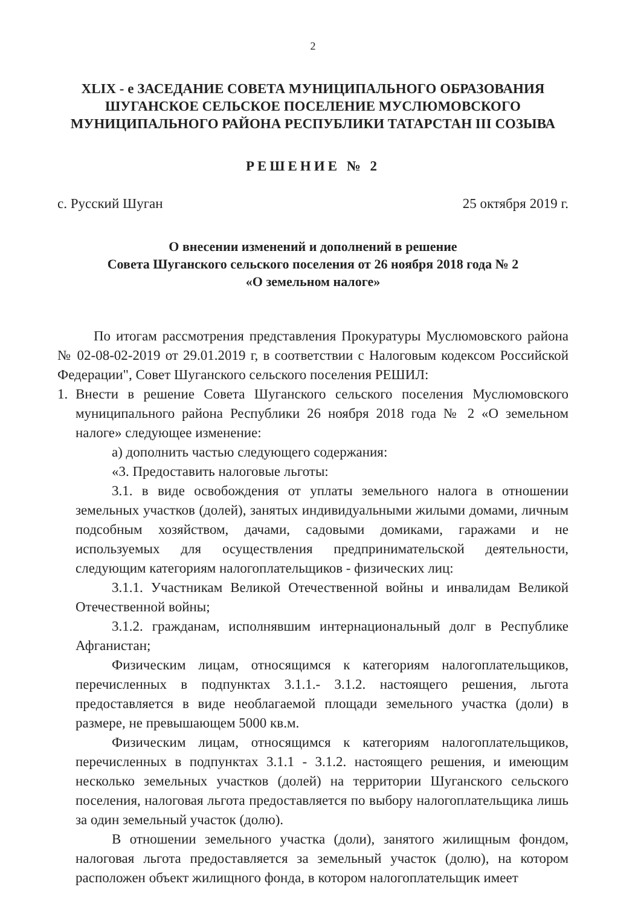2
XLIX - е ЗАСЕДАНИЕ СОВЕТА МУНИЦИПАЛЬНОГО ОБРАЗОВАНИЯ ШУГАНСКОЕ СЕЛЬСКОЕ ПОСЕЛЕНИЕ МУСЛЮМОВСКОГО МУНИЦИПАЛЬНОГО РАЙОНА РЕСПУБЛИКИ ТАТАРСТАН III СОЗЫВА
РЕШЕНИЕ № 2
с. Русский Шуган 25 октября 2019 г.
О внесении изменений и дополнений в решение
Совета Шуганского сельского поселения от 26 ноября 2018 года № 2
«О земельном налоге»
По итогам рассмотрения представления Прокуратуры Муслюмовского района № 02-08-02-2019 от 29.01.2019 г, в соответствии с Налоговым кодексом Российской Федерации", Совет Шуганского сельского поселения РЕШИЛ:
1. Внести в решение Совета Шуганского сельского поселения Муслюмовского муниципального района Республики 26 ноября 2018 года № 2 «О земельном налоге» следующее изменение:
а) дополнить частью следующего содержания:
«3. Предоставить налоговые льготы:
3.1. в виде освобождения от уплаты земельного налога в отношении земельных участков (долей), занятых индивидуальными жилыми домами, личным подсобным хозяйством, дачами, садовыми домиками, гаражами и не используемых для осуществления предпринимательской деятельности, следующим категориям налогоплательщиков - физических лиц:
3.1.1. Участникам Великой Отечественной войны и инвалидам Великой Отечественной войны;
3.1.2. гражданам, исполнявшим интернациональный долг в Республике Афганистан;
Физическим лицам, относящимся к категориям налогоплательщиков, перечисленных в подпунктах 3.1.1.- 3.1.2. настоящего решения, льгота предоставляется в виде необлагаемой площади земельного участка (доли) в размере, не превышающем 5000 кв.м.
Физическим лицам, относящимся к категориям налогоплательщиков, перечисленных в подпунктах 3.1.1 - 3.1.2. настоящего решения, и имеющим несколько земельных участков (долей) на территории Шуганского сельского поселения, налоговая льгота предоставляется по выбору налогоплательщика лишь за один земельный участок (долю).
В отношении земельного участка (доли), занятого жилищным фондом, налоговая льгота предоставляется за земельный участок (долю), на котором расположен объект жилищного фонда, в котором налогоплательщик имеет